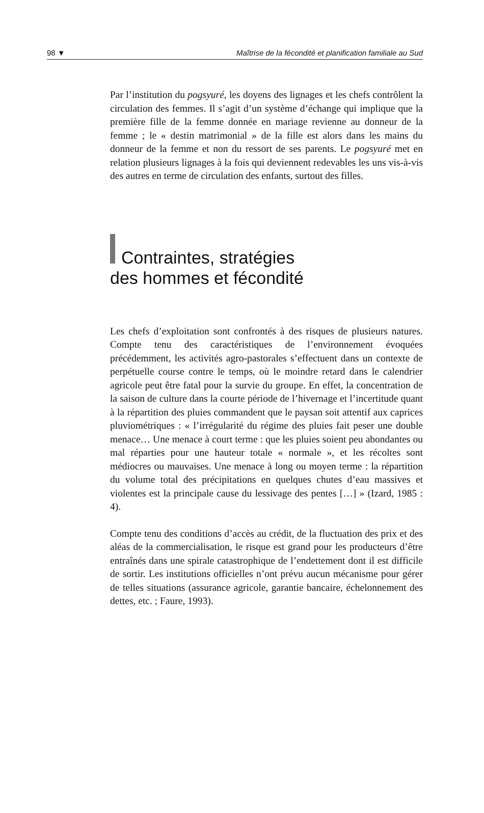98 ▼ Maîtrise de la fécondité et planification familiale au Sud
Par l’institution du pogsyuré, les doyens des lignages et les chefs contrôlent la circulation des femmes. Il s’agit d’un système d’échange qui implique que la première fille de la femme donnée en mariage revienne au donneur de la femme ; le « destin matrimonial » de la fille est alors dans les mains du donneur de la femme et non du ressort de ses parents. Le pogsyuré met en relation plusieurs lignages à la fois qui deviennent redevables les uns vis-à-vis des autres en terme de circulation des enfants, surtout des filles.
Contraintes, stratégies
des hommes et fécondité
Les chefs d’exploitation sont confrontés à des risques de plusieurs natures. Compte tenu des caractéristiques de l’environnement évoquées précédemment, les activités agro-pastorales s’effectuent dans un contexte de perpétuelle course contre le temps, où le moindre retard dans le calendrier agricole peut être fatal pour la survie du groupe. En effet, la concentration de la saison de culture dans la courte période de l’hivernage et l’incertitude quant à la répartition des pluies commandent que le paysan soit attentif aux caprices pluviométriques : « l’irrégularité du régime des pluies fait peser une double menace… Une menace à court terme : que les pluies soient peu abondantes ou mal réparties pour une hauteur totale « normale », et les récoltes sont médiocres ou mauvaises. Une menace à long ou moyen terme : la répartition du volume total des précipitations en quelques chutes d’eau massives et violentes est la principale cause du lessivage des pentes […] » (Izard, 1985 : 4).
Compte tenu des conditions d’accès au crédit, de la fluctuation des prix et des aléas de la commercialisation, le risque est grand pour les producteurs d’être entraînés dans une spirale catastrophique de l’endettement dont il est difficile de sortir. Les institutions officielles n’ont prévu aucun mécanisme pour gérer de telles situations (assurance agricole, garantie bancaire, échelonnement des dettes, etc. ; Faure, 1993).